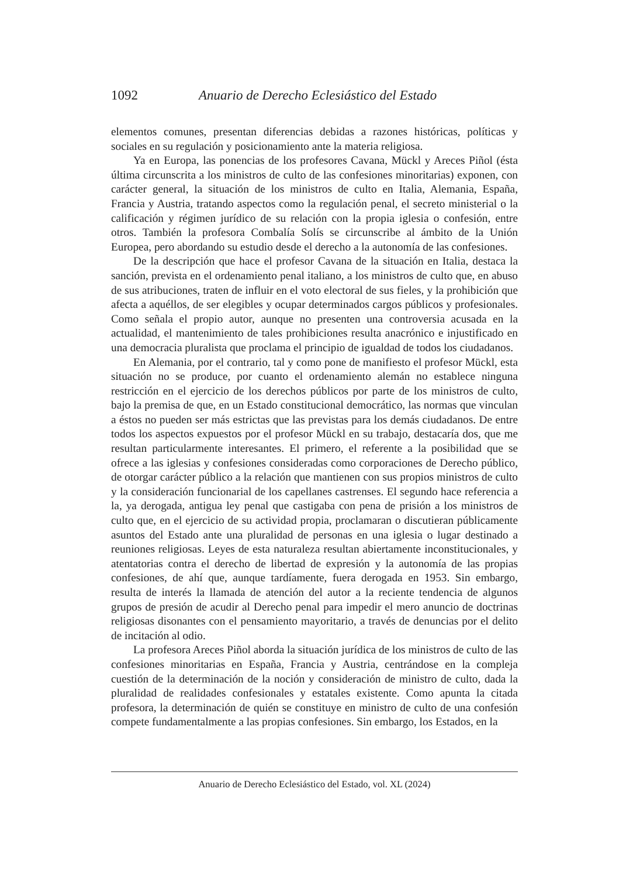1092 Anuario de Derecho Eclesiástico del Estado
elementos comunes, presentan diferencias debidas a razones históricas, políticas y sociales en su regulación y posicionamiento ante la materia religiosa.
Ya en Europa, las ponencias de los profesores Cavana, Mückl y Areces Piñol (ésta última circunscrita a los ministros de culto de las confesiones minoritarias) exponen, con carácter general, la situación de los ministros de culto en Italia, Alemania, España, Francia y Austria, tratando aspectos como la regulación penal, el secreto ministerial o la calificación y régimen jurídico de su relación con la propia iglesia o confesión, entre otros. También la profesora Combalía Solís se circunscribe al ámbito de la Unión Europea, pero abordando su estudio desde el derecho a la autonomía de las confesiones.
De la descripción que hace el profesor Cavana de la situación en Italia, destaca la sanción, prevista en el ordenamiento penal italiano, a los ministros de culto que, en abuso de sus atribuciones, traten de influir en el voto electoral de sus fieles, y la prohibición que afecta a aquéllos, de ser elegibles y ocupar determinados cargos públicos y profesionales. Como señala el propio autor, aunque no presenten una controversia acusada en la actualidad, el mantenimiento de tales prohibiciones resulta anacrónico e injustificado en una democracia pluralista que proclama el principio de igualdad de todos los ciudadanos.
En Alemania, por el contrario, tal y como pone de manifiesto el profesor Mückl, esta situación no se produce, por cuanto el ordenamiento alemán no establece ninguna restricción en el ejercicio de los derechos públicos por parte de los ministros de culto, bajo la premisa de que, en un Estado constitucional democrático, las normas que vinculan a éstos no pueden ser más estrictas que las previstas para los demás ciudadanos. De entre todos los aspectos expuestos por el profesor Mückl en su trabajo, destacaría dos, que me resultan particularmente interesantes. El primero, el referente a la posibilidad que se ofrece a las iglesias y confesiones consideradas como corporaciones de Derecho público, de otorgar carácter público a la relación que mantienen con sus propios ministros de culto y la consideración funcionarial de los capellanes castrenses. El segundo hace referencia a la, ya derogada, antigua ley penal que castigaba con pena de prisión a los ministros de culto que, en el ejercicio de su actividad propia, proclamaran o discutieran públicamente asuntos del Estado ante una pluralidad de personas en una iglesia o lugar destinado a reuniones religiosas. Leyes de esta naturaleza resultan abiertamente inconstitucionales, y atentatorias contra el derecho de libertad de expresión y la autonomía de las propias confesiones, de ahí que, aunque tardíamente, fuera derogada en 1953. Sin embargo, resulta de interés la llamada de atención del autor a la reciente tendencia de algunos grupos de presión de acudir al Derecho penal para impedir el mero anuncio de doctrinas religiosas disonantes con el pensamiento mayoritario, a través de denuncias por el delito de incitación al odio.
La profesora Areces Piñol aborda la situación jurídica de los ministros de culto de las confesiones minoritarias en España, Francia y Austria, centrándose en la compleja cuestión de la determinación de la noción y consideración de ministro de culto, dada la pluralidad de realidades confesionales y estatales existente. Como apunta la citada profesora, la determinación de quién se constituye en ministro de culto de una confesión compete fundamentalmente a las propias confesiones. Sin embargo, los Estados, en la
Anuario de Derecho Eclesiástico del Estado, vol. XL (2024)